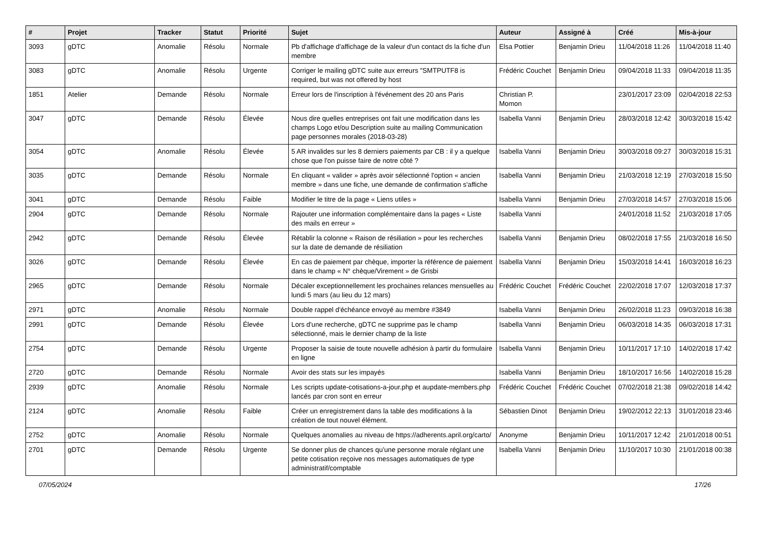| # | Projet | Tracker | Statut | Priorité | Sujet | Auteur | Assigné à | Créé | Mis-à-jour |
| --- | --- | --- | --- | --- | --- | --- | --- | --- | --- |
| 3093 | gDTC | Anomalie | Résolu | Normale | Pb d'affichage d'affichage de la valeur d'un contact ds la fiche d'un membre | Elsa Pottier | Benjamin Drieu | 11/04/2018 11:26 | 11/04/2018 11:40 |
| 3083 | gDTC | Anomalie | Résolu | Urgente | Corriger le mailing gDTC suite aux erreurs "SMTPUTF8 is required, but was not offered by host | Frédéric Couchet | Benjamin Drieu | 09/04/2018 11:33 | 09/04/2018 11:35 |
| 1851 | Atelier | Demande | Résolu | Normale | Erreur lors de l'inscription à l'événement des 20 ans Paris | Christian P. Momon | | 23/01/2017 23:09 | 02/04/2018 22:53 |
| 3047 | gDTC | Demande | Résolu | Élevée | Nous dire quelles entreprises ont fait une modification dans les champs Logo et/ou Description suite au mailing Communication page personnes morales (2018-03-28) | Isabella Vanni | Benjamin Drieu | 28/03/2018 12:42 | 30/03/2018 15:42 |
| 3054 | gDTC | Anomalie | Résolu | Élevée | 5 AR invalides sur les 8 derniers paiements par CB : il y a quelque chose que l'on puisse faire de notre côté ? | Isabella Vanni | Benjamin Drieu | 30/03/2018 09:27 | 30/03/2018 15:31 |
| 3035 | gDTC | Demande | Résolu | Normale | En cliquant « valider » après avoir sélectionné l'option « ancien membre » dans une fiche, une demande de confirmation s'affiche | Isabella Vanni | Benjamin Drieu | 21/03/2018 12:19 | 27/03/2018 15:50 |
| 3041 | gDTC | Demande | Résolu | Faible | Modifier le titre de la page « Liens utiles » | Isabella Vanni | Benjamin Drieu | 27/03/2018 14:57 | 27/03/2018 15:06 |
| 2904 | gDTC | Demande | Résolu | Normale | Rajouter une information complémentaire dans la pages « Liste des mails en erreur » | Isabella Vanni | | 24/01/2018 11:52 | 21/03/2018 17:05 |
| 2942 | gDTC | Demande | Résolu | Élevée | Rétablir la colonne « Raison de résiliation » pour les recherches sur la date de demande de résiliation | Isabella Vanni | Benjamin Drieu | 08/02/2018 17:55 | 21/03/2018 16:50 |
| 3026 | gDTC | Demande | Résolu | Élevée | En cas de paiement par chèque, importer la référence de paiement dans le champ « N° chèque/Virement » de Grisbi | Isabella Vanni | Benjamin Drieu | 15/03/2018 14:41 | 16/03/2018 16:23 |
| 2965 | gDTC | Demande | Résolu | Normale | Décaler exceptionnellement les prochaines relances mensuelles au lundi 5 mars (au lieu du 12 mars) | Frédéric Couchet | Frédéric Couchet | 22/02/2018 17:07 | 12/03/2018 17:37 |
| 2971 | gDTC | Anomalie | Résolu | Normale | Double rappel d'échéance envoyé au membre #3849 | Isabella Vanni | Benjamin Drieu | 26/02/2018 11:23 | 09/03/2018 16:38 |
| 2991 | gDTC | Demande | Résolu | Élevée | Lors d'une recherche, gDTC ne supprime pas le champ sélectionné, mais le dernier champ de la liste | Isabella Vanni | Benjamin Drieu | 06/03/2018 14:35 | 06/03/2018 17:31 |
| 2754 | gDTC | Demande | Résolu | Urgente | Proposer la saisie de toute nouvelle adhésion à partir du formulaire en ligne | Isabella Vanni | Benjamin Drieu | 10/11/2017 17:10 | 14/02/2018 17:42 |
| 2720 | gDTC | Demande | Résolu | Normale | Avoir des stats sur les impayés | Isabella Vanni | Benjamin Drieu | 18/10/2017 16:56 | 14/02/2018 15:28 |
| 2939 | gDTC | Anomalie | Résolu | Normale | Les scripts update-cotisations-a-jour.php et aupdate-members.php lancés par cron sont en erreur | Frédéric Couchet | Frédéric Couchet | 07/02/2018 21:38 | 09/02/2018 14:42 |
| 2124 | gDTC | Anomalie | Résolu | Faible | Créer un enregistrement dans la table des modifications à la création de tout nouvel élément. | Sébastien Dinot | Benjamin Drieu | 19/02/2012 22:13 | 31/01/2018 23:46 |
| 2752 | gDTC | Anomalie | Résolu | Normale | Quelques anomalies au niveau de https://adherents.april.org/carto/ | Anonyme | Benjamin Drieu | 10/11/2017 12:42 | 21/01/2018 00:51 |
| 2701 | gDTC | Demande | Résolu | Urgente | Se donner plus de chances qu'une personne morale réglant une petite cotisation reçoive nos messages automatiques de type administratif/comptable | Isabella Vanni | Benjamin Drieu | 11/10/2017 10:30 | 21/01/2018 00:38 |
07/05/2024 17/26